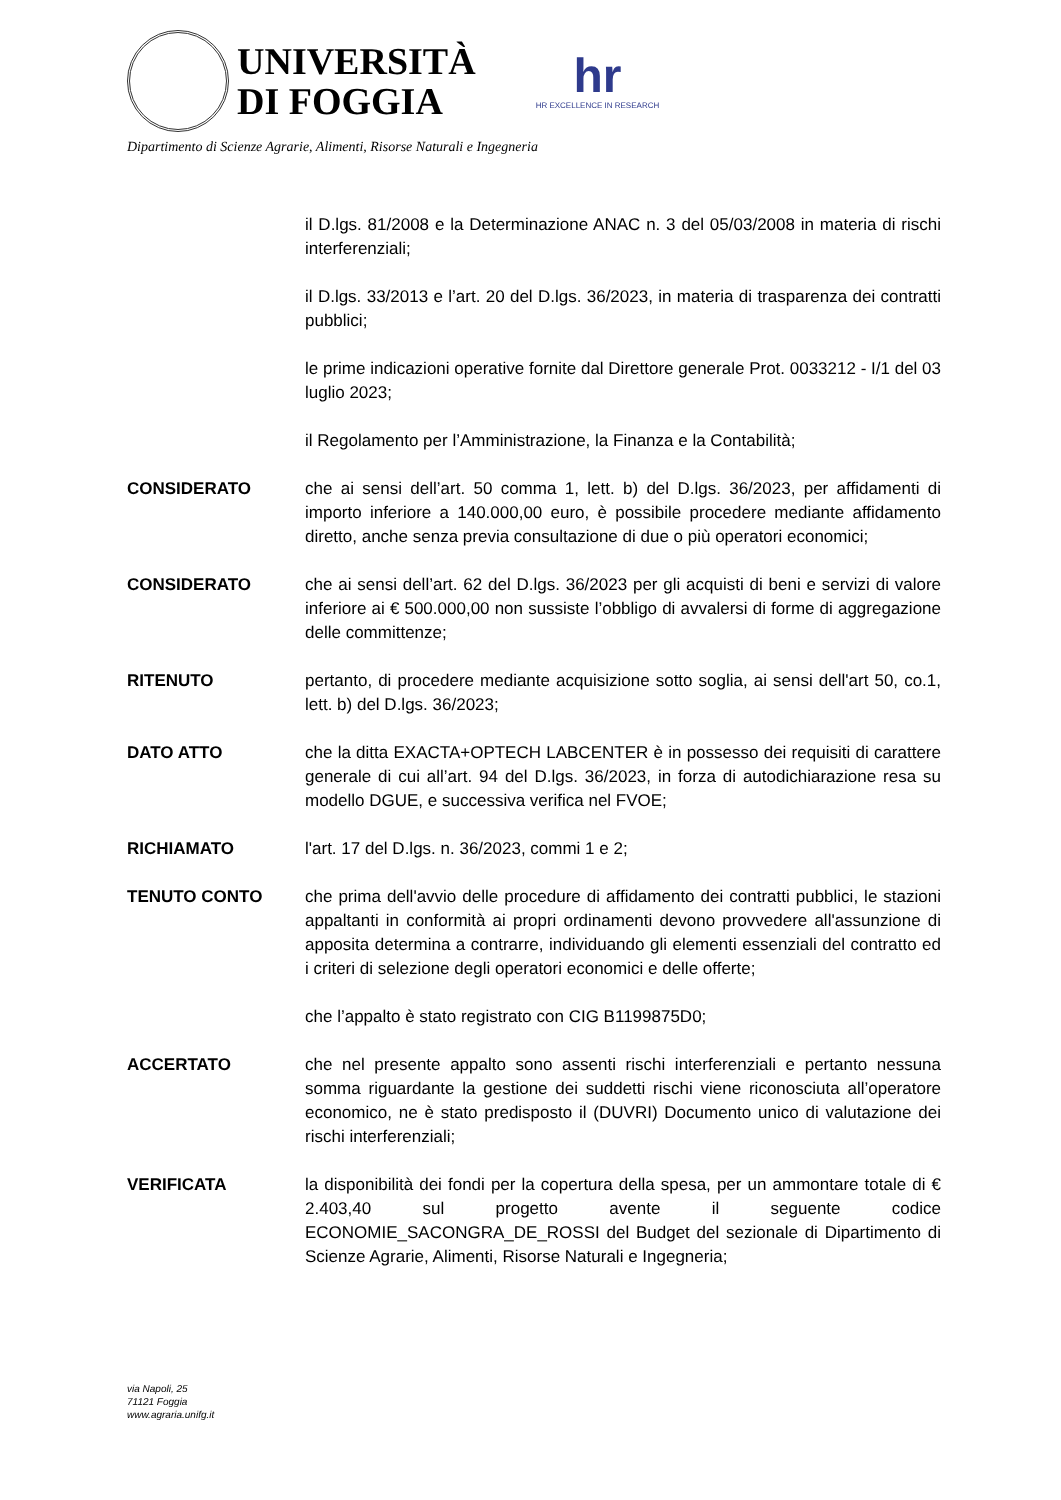UNIVERSITÀ
DI FOGGIA
hr
HR EXCELLENCE IN RESEARCH
Dipartimento di Scienze Agrarie, Alimenti, Risorse Naturali e Ingegneria
il D.lgs. 81/2008 e la Determinazione ANAC n. 3 del 05/03/2008 in materia di rischi interferenziali;
il D.lgs. 33/2013 e l’art. 20 del D.lgs. 36/2023, in materia di trasparenza dei contratti pubblici;
le prime indicazioni operative fornite dal Direttore generale Prot. 0033212 - I/1 del 03 luglio 2023;
il Regolamento per l’Amministrazione, la Finanza e la Contabilità;
CONSIDERATO che ai sensi dell’art. 50 comma 1, lett. b) del D.lgs. 36/2023, per affidamenti di importo inferiore a 140.000,00 euro, è possibile procedere mediante affidamento diretto, anche senza previa consultazione di due o più operatori economici;
CONSIDERATO che ai sensi dell’art. 62 del D.lgs. 36/2023 per gli acquisti di beni e servizi di valore inferiore ai € 500.000,00 non sussiste l’obbligo di avvalersi di forme di aggregazione delle committenze;
RITENUTO pertanto, di procedere mediante acquisizione sotto soglia, ai sensi dell'art 50, co.1, lett. b) del D.lgs. 36/2023;
DATO ATTO che la ditta EXACTA+OPTECH LABCENTER è in possesso dei requisiti di carattere generale di cui all’art. 94 del D.lgs. 36/2023, in forza di autodichiarazione resa su modello DGUE, e successiva verifica nel FVOE;
RICHIAMATO l'art. 17 del D.lgs. n. 36/2023, commi 1 e 2;
TENUTO CONTO che prima dell'avvio delle procedure di affidamento dei contratti pubblici, le stazioni appaltanti in conformità ai propri ordinamenti devono provvedere all'assunzione di apposita determina a contrarre, individuando gli elementi essenziali del contratto ed i criteri di selezione degli operatori economici e delle offerte;
che l’appalto è stato registrato con CIG B1199875D0;
ACCERTATO che nel presente appalto sono assenti rischi interferenziali e pertanto nessuna somma riguardante la gestione dei suddetti rischi viene riconosciuta all’operatore economico, ne è stato predisposto il (DUVRI) Documento unico di valutazione dei rischi interferenziali;
VERIFICATA la disponibilità dei fondi per la copertura della spesa, per un ammontare totale di € 2.403,40 sul progetto avente il seguente codice ECONOMIE_SACONGRA_DE_ROSSI del Budget del sezionale di Dipartimento di Scienze Agrarie, Alimenti, Risorse Naturali e Ingegneria;
via Napoli, 25
71121 Foggia
www.agraria.unifg.it